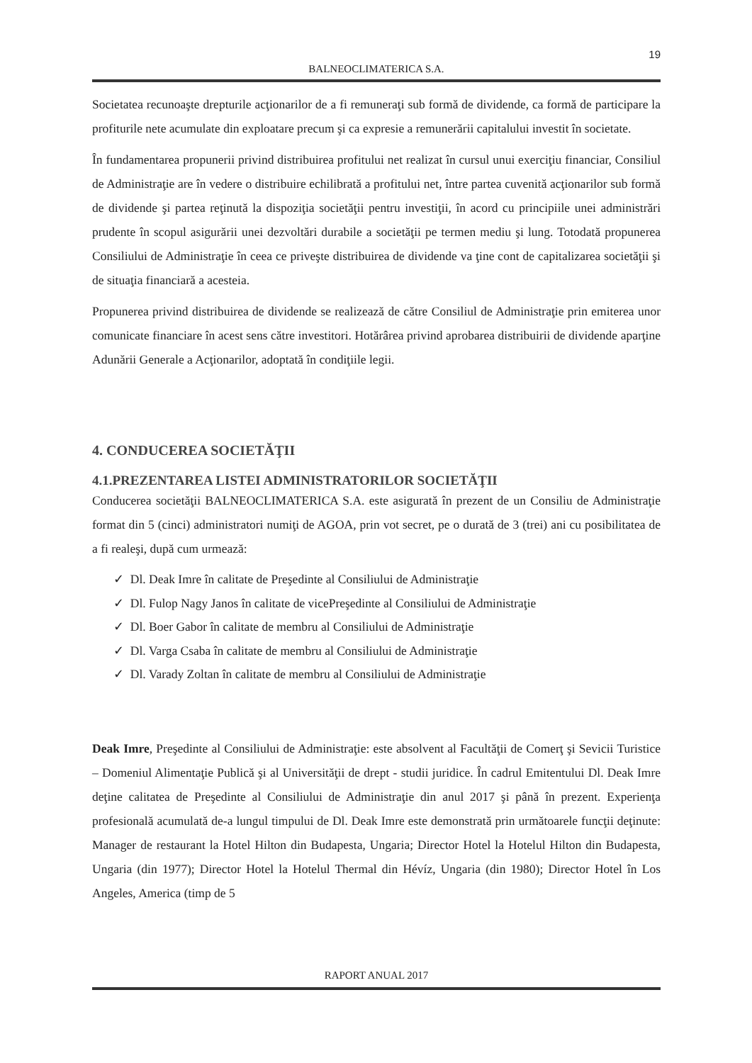19
BALNEOCLIMATERICA S.A.
Societatea recunoaşte drepturile acţionarilor de a fi remuneraţi sub formă de dividende, ca formă de participare la profiturile nete acumulate din exploatare precum şi ca expresie a remunerării capitalului investit în societate.
În fundamentarea propunerii privind distribuirea profitului net realizat în cursul unui exerciţiu financiar, Consiliul de Administraţie are în vedere o distribuire echilibrată a profitului net, între partea cuvenită acţionarilor sub formă de dividende şi partea reţinută la dispoziţia societăţii pentru investiţii, în acord cu principiile unei administrări prudente în scopul asigurării unei dezvoltări durabile a societăţii pe termen mediu şi lung. Totodată propunerea Consiliului de Administraţie în ceea ce priveşte distribuirea de dividende va ţine cont de capitalizarea societăţii şi de situaţia financiară a acesteia.
Propunerea privind distribuirea de dividende se realizează de către Consiliul de Administraţie prin emiterea unor comunicate financiare în acest sens către investitori. Hotărârea privind aprobarea distribuirii de dividende aparţine Adunării Generale a Acţionarilor, adoptată în condiţiile legii.
4. CONDUCEREA SOCIETĂŢII
4.1.PREZENTAREA LISTEI ADMINISTRATORILOR SOCIETĂŢII
Conducerea societăţii BALNEOCLIMATERICA S.A. este asigurată în prezent de un Consiliu de Administraţie format din 5 (cinci) administratori numiţi de AGOA, prin vot secret, pe o durată de 3 (trei) ani cu posibilitatea de a fi realeşi, după cum urmează:
✓ Dl. Deak Imre în calitate de Preşedinte al Consiliului de Administraţie
✓ Dl. Fulop Nagy Janos în calitate de vicePreşedinte al Consiliului de Administraţie
✓ Dl. Boer Gabor în calitate de membru al Consiliului de Administraţie
✓ Dl. Varga Csaba în calitate de membru al Consiliului de Administraţie
✓ Dl. Varady Zoltan în calitate de membru al Consiliului de Administraţie
Deak Imre, Preşedinte al Consiliului de Administraţie: este absolvent al Facultăţii de Comerţ şi Sevicii Turistice – Domeniul Alimentaţie Publică şi al Universităţii de drept - studii juridice. În cadrul Emitentului Dl. Deak Imre deţine calitatea de Preşedinte al Consiliului de Administraţie din anul 2017 şi până în prezent. Experienţa profesională acumulată de-a lungul timpului de Dl. Deak Imre este demonstrată prin următoarele funcţii deţinute: Manager de restaurant la Hotel Hilton din Budapesta, Ungaria; Director Hotel la Hotelul Hilton din Budapesta, Ungaria (din 1977); Director Hotel la Hotelul Thermal din Hévíz, Ungaria (din 1980); Director Hotel în Los Angeles, America (timp de 5
RAPORT ANUAL 2017